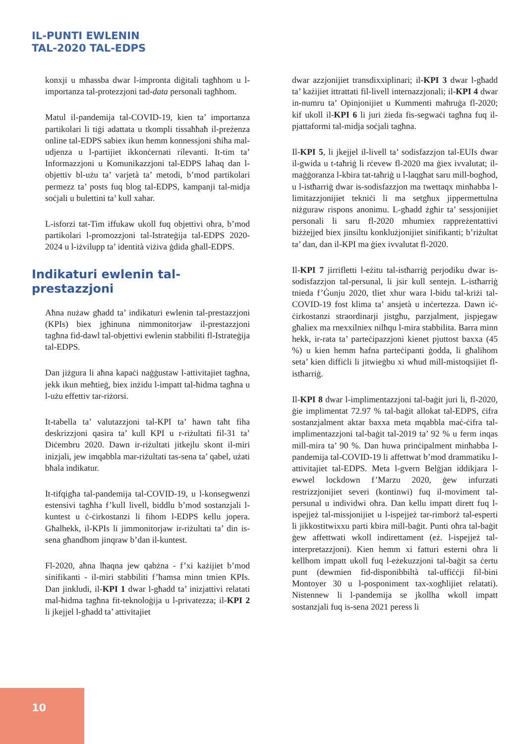IL-PUNTI EWLENIN
TAL-2020 TAL-EDPS
konxji u mħassba dwar l-impronta diġitali tagħhom u l-importanza tal-protezzjoni tad-data personali tagħhom.
Matul il-pandemija tal-COVID-19, kien ta’ importanza partikolari li tiġi adattata u tkompli tissaħħaħ il-preżenza online tal-EDPS sabiex ikun hemm konnessjoni sħiħa mal-udjenza u l-partijiet ikkonċernati rilevanti. It-tim ta’ Informazzjoni u Komunikazzjoni tal-EDPS laħaq dan l-objettiv bl-użu ta’ varjetà ta’ metodi, b’mod partikolari permezz ta’ posts fuq blog tal-EDPS, kampanji tal-midja soċjali u bulettini ta’ kull xahar.
L-isforzi tat-Tim iffukaw ukoll fuq objettivi oħra, b’mod partikolari l-promozzjoni tal-Istrateġija tal-EDPS 2020-2024 u l-iżvilupp ta’ identità viżiva ġdida għall-EDPS.
Indikaturi ewlenin tal-
prestazzjoni
Aħna nużaw għadd ta’ indikaturi ewlenin tal-prestazzjoni (KPIs) biex jgħinuna nimmonitorjaw il-prestazzjoni tagħna fid-dawl tal-objettivi ewlenin stabbiliti fl-Istrateġija tal-EDPS.
Dan jiżgura li aħna kapaċi naġġustaw l-attivitajiet tagħna, jekk ikun meħtieġ, biex inżidu l-impatt tal-ħidma tagħna u l-użu effettiv tar-riżorsi.
It-tabella ta’ valutazzjoni tal-KPI ta’ hawn taħt fiha deskrizzjoni qasira ta’ kull KPI u r-riżultati fil-31 ta’ Diċembru 2020. Dawn ir-riżultati jitkejlu skont il-miri inizjali, jew imqabbla mar-riżultati tas-sena ta’ qabel, użati bħala indikatur.
It-tifqigħa tal-pandemija tal-COVID-19, u l-konsegwenzi estensivi tagħha f’kull livell, biddlu b’mod sostanzjali l-kuntest u ċ-ċirkostanzi li fihom l-EDPS kellu jopera. Għalhekk, il-KPIs li jimmonitorjaw ir-riżultati ta’ din is-sena għandhom jinqraw b’dan il-kuntest.
Fl-2020, aħna lħaqna jew qabżna - f’xi każijiet b’mod sinifikanti - il-miri stabbiliti f’ħamsa minn tmien KPIs. Dan jinkludi, il-KPI 1 dwar l-għadd ta’ inizjattivi relatati mal-ħidma tagħna fit-teknoloġija u l-privatezza; il-KPI 2 li jkejjel l-għadd ta’ attivitajiet
dwar azzjonijiet transdixxiplinari; il-KPI 3 dwar l-għadd ta’ każijiet ittrattati fil-livell internazzjonali; il-KPI 4 dwar in-numru ta’ Opinjonijiet u Kummenti maħruġa fl-2020; kif ukoll il-KPI 6 li juri żieda fis-segwaċi tagħna fuq il-pjattaformi tal-midja soċjali tagħna.
Il-KPI 5, li jkejjel il-livell ta’ sodisfazzjon tal-EUIs dwar il-gwida u t-taħriġ li rċevew fl-2020 ma ġiex ivvalutat; il-maġġoranza l-kbira tat-taħriġ u l-laqgħat saru mill-bogħod, u l-istħarriġ dwar is-sodisfazzjon ma twettaqx minħabba l-limitazzjonijiet tekniċi li ma setgħux jippermettulna niżguraw rispons anonimu. L-għadd żgħir ta’ sessjonijiet personali li saru fl-2020 mhumiex rappreżentattivi biżżejjed biex jinsiltu konklużjonijiet sinifikanti; b’riżultat ta’ dan, dan il-KPI ma ġiex ivvalutat fl-2020.
Il-KPI 7 jirrifletti l-eżitu tal-istħarriġ perjodiku dwar is-sodisfazzjon tal-persunal, li jsir kull sentejn. L-istħarriġ tnieda f’Ġunju 2020, tliet xhur wara l-bidu tal-kriżi tal-COVID-19 fost klima ta’ ansjetà u inċertezza. Dawn iċ-ċirkostanzi straordinarji jistgħu, parzjalment, jispjegaw għaliex ma rnexxilniex nilħqu l-mira stabbilita. Barra minn hekk, ir-rata ta’ parteċipazzjoni kienet pjuttost baxxa (45 %) u kien hemm ħafna parteċipanti ġodda, li għalihom seta’ kien diffiċli li jitwieġbu xi wħud mill-mistoqsijiet fl-istħarriġ.
Il-KPI 8 dwar l-implimentazzjoni tal-baġit juri li, fl-2020, ġie implimentat 72.97 % tal-baġit allokat tal-EDPS, ċifra sostanzjalment aktar baxxa meta mqabbla maċ-ċifra tal-implimentazzjoni tal-baġit tal-2019 ta’ 92 % u ferm inqas mill-mira ta’ 90 %. Dan huwa prinċipalment minħabba l-pandemija tal-COVID-19 li affettwat b’mod drammatiku l-attivitajiet tal-EDPS. Meta l-gvern Belġjan iddikjara l-ewwel lockdown f’Marzu 2020, ġew infurzati restrizzjonijiet severi (kontinwi) fuq il-moviment tal-persunal u individwi oħra. Dan kellu impatt dirett fuq l-ispejjeż tal-missjonijiet u l-ispejjeż tar-rimborż tal-esperti li jikkostitwixxu parti kbira mill-baġit. Punti oħra tal-baġit ġew affettwati wkoll indirettament (eż. l-ispejjeż tal-interpretazzjoni). Kien hemm xi fatturi esterni oħra li kellhom impatt ukoll fuq l-eżekuzzjoni tal-baġit sa ċertu punt (dewmien fid-disponibbiltà tal-uffiċċji fil-bini Montoyer 30 u l-posponiment tax-xogħlijiet relatati). Nistennew li l-pandemija se jkollha wkoll impatt sostanzjali fuq is-sena 2021 peress li
10